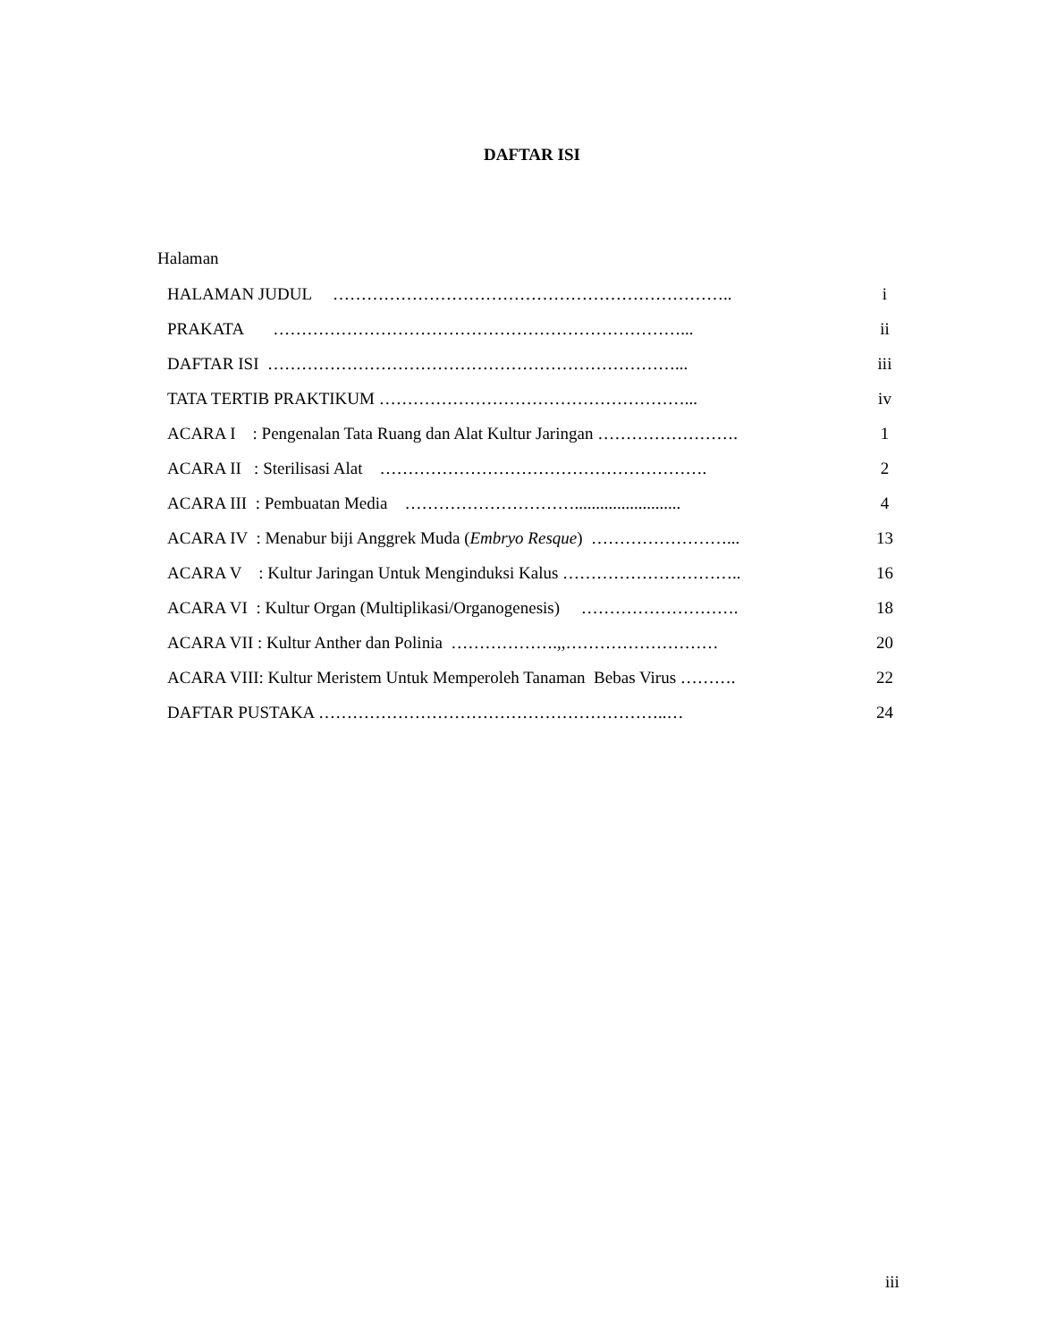DAFTAR ISI
Halaman
HALAMAN JUDUL …………………………………………………………….. i
PRAKATA ………………………………………………………………... ii
DAFTAR ISI ………………………………………………………………... iii
TATA TERTIB PRAKTIKUM ………………………………………………... iv
ACARA I : Pengenalan Tata Ruang dan Alat Kultur Jaringan ……………………. 1
ACARA II : Sterilisasi Alat …………………………………………………. 2
ACARA III : Pembuatan Media …………………………......................... 4
ACARA IV : Menabur biji Anggrek Muda (Embryo Resque) ……………………... 13
ACARA V : Kultur Jaringan Untuk Menginduksi Kalus ………………………….. 16
ACARA VI : Kultur Organ (Multiplikasi/Organogenesis) ………………………. 18
ACARA VII : Kultur Anther dan Polinia ……………….,,……………………… 20
ACARA VIII: Kultur Meristem Untuk Memperoleh Tanaman Bebas Virus ………. 22
DAFTAR PUSTAKA ……………………………………………………..… 24
iii